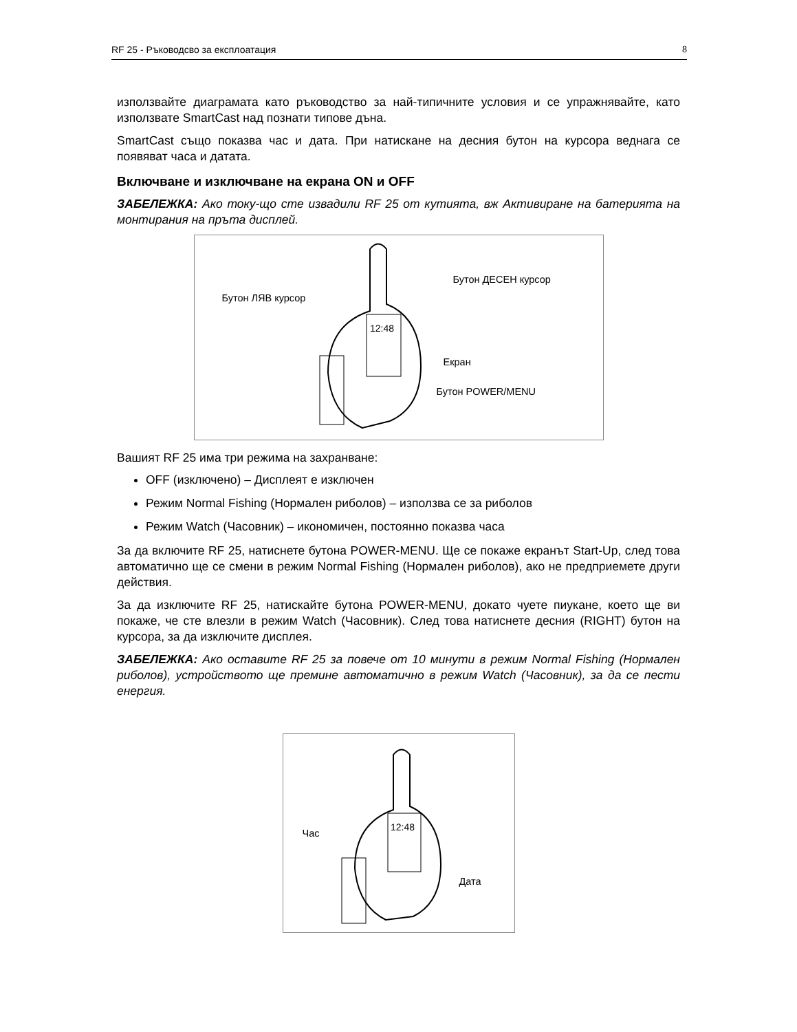RF 25 - Ръководсво за експлоатация 8
използвайте диаграмата като ръководство за най-типичните условия и се упражнявайте, като използвате SmartCast над познати типове дъна.
SmartCast също показва час и дата. При натискане на десния бутон на курсора веднага се появяват часа и датата.
Включване и изключване на екрана ON и OFF
ЗАБЕЛЕЖКА: Ако току-що сте извадили RF 25 от кутията, вж Активиране на батерията на монтирания на пръта дисплей.
12:48
Бутон ЛЯВ курсор
Бутон ДЕСЕН курсор
Екран
Бутон POWER/MENU
Вашият RF 25 има три режима на захранване:
OFF (изключено) – Дисплеят е изключен
Режим Normal Fishing (Нормален риболов) – използва се за риболов
Режим Watch (Часовник) – икономичен, постоянно показва часа
За да включите RF 25, натиснете бутона POWER-MENU. Ще се покаже екранът Start-Up, след това автоматично ще се смени в режим Normal Fishing (Нормален риболов), ако не предприемете други действия.
За да изключите RF 25, натискайте бутона POWER-MENU, докато чуете пиукане, което ще ви покаже, че сте влезли в режим Watch (Часовник). След това натиснете десния (RIGHT) бутон на курсора, за да изключите дисплея.
ЗАБЕЛЕЖКА: Ако оставите RF 25 за повече от 10 минути в режим Normal Fishing (Нормален риболов), устройството ще премине автоматично в режим Watch (Часовник), за да се пести енергия.
12:48
Час
Дата